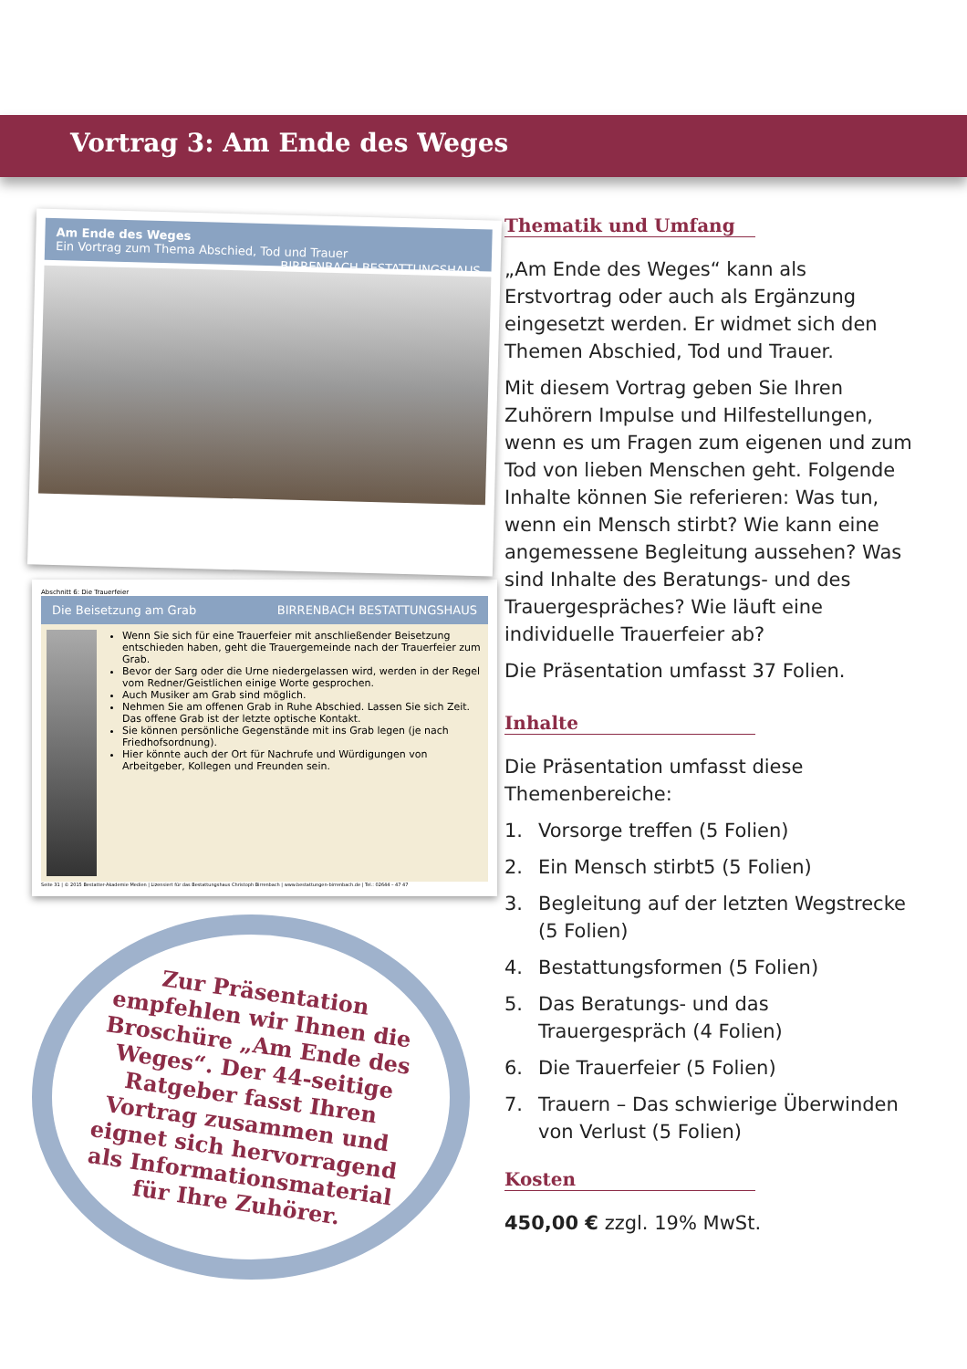Vortrag 3: Am Ende des Weges
Am Ende des Weges
Ein Vortrag zum Thema Abschied, Tod und Trauer BIRRENBACH BESTATTUNGSHAUS
Abschnitt 6: Die Trauerfeier
Die Beisetzung am Grab BIRRENBACH BESTATTUNGSHAUS
Wenn Sie sich für eine Trauerfeier mit anschließender Beisetzung entschieden haben, geht die Trauergemeinde nach der Trauerfeier zum Grab.
Bevor der Sarg oder die Urne niedergelassen wird, werden in der Regel vom Redner/Geistlichen einige Worte gesprochen.
Auch Musiker am Grab sind möglich.
Nehmen Sie am offenen Grab in Ruhe Abschied. Lassen Sie sich Zeit. Das offene Grab ist der letzte optische Kontakt.
Sie können persönliche Gegenstände mit ins Grab legen (je nach Friedhofsordnung).
Hier könnte auch der Ort für Nachrufe und Würdigungen von Arbeitgeber, Kollegen und Freunden sein.
Seite 31 | © 2015 Bestatter-Akademie Medien | Lizensiert für das Bestattungshaus Christoph Birrenbach | www.bestattungen-birrenbach.de | Tel.: 02644 – 47 47
Zur Präsentation empfehlen wir Ihnen die Broschüre „Am Ende des Weges“. Der 44-seitige Ratgeber fasst Ihren Vortrag zusammen und eignet sich hervorragend als Informationsmaterial für Ihre Zuhörer.
Thematik und Umfang
„Am Ende des Weges“ kann als Erstvortrag oder auch als Ergänzung eingesetzt werden. Er widmet sich den Themen Abschied, Tod und Trauer.
Mit diesem Vortrag geben Sie Ihren Zuhörern Impulse und Hilfestellungen, wenn es um Fragen zum eigenen und zum Tod von lieben Menschen geht. Folgende Inhalte können Sie referieren: Was tun, wenn ein Mensch stirbt? Wie kann eine angemessene Begleitung aussehen? Was sind Inhalte des Beratungs- und des Trauergespräches? Wie läuft eine individuelle Trauerfeier ab?
Die Präsentation umfasst 37 Folien.
Inhalte
Die Präsentation umfasst diese Themenbereiche:
1. Vorsorge treffen (5 Folien)
2. Ein Mensch stirbt5 (5 Folien)
3. Begleitung auf der letzten Wegstrecke (5 Folien)
4. Bestattungsformen (5 Folien)
5. Das Beratungs- und das Trauergespräch (4 Folien)
6. Die Trauerfeier (5 Folien)
7. Trauern – Das schwierige Überwinden von Verlust (5 Folien)
Kosten
450,00 € zzgl. 19% MwSt.